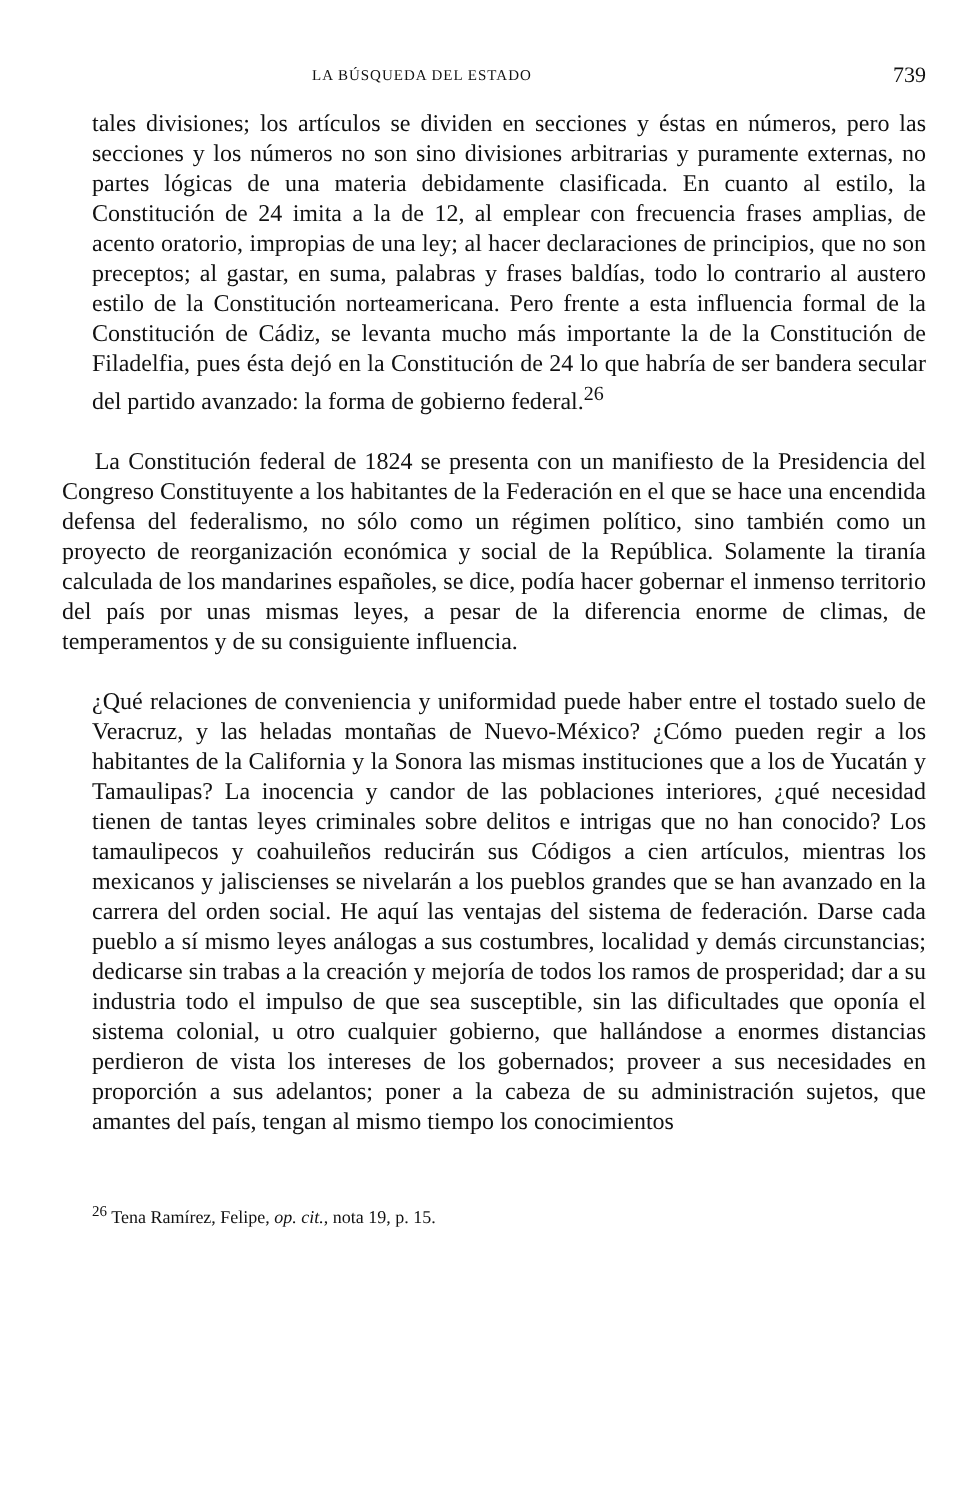LA BÚSQUEDA DEL ESTADO 739
tales divisiones; los artículos se dividen en secciones y éstas en números, pero las secciones y los números no son sino divisiones arbitrarias y puramente externas, no partes lógicas de una materia debidamente clasificada. En cuanto al estilo, la Constitución de 24 imita a la de 12, al emplear con frecuencia frases amplias, de acento oratorio, impropias de una ley; al hacer declaraciones de principios, que no son preceptos; al gastar, en suma, palabras y frases baldías, todo lo contrario al austero estilo de la Constitución norteamericana. Pero frente a esta influencia formal de la Constitución de Cádiz, se levanta mucho más importante la de la Constitución de Filadelfia, pues ésta dejó en la Constitución de 24 lo que habría de ser bandera secular del partido avanzado: la forma de gobierno federal.<sup>26</sup>
La Constitución federal de 1824 se presenta con un manifiesto de la Presidencia del Congreso Constituyente a los habitantes de la Federación en el que se hace una encendida defensa del federalismo, no sólo como un régimen político, sino también como un proyecto de reorganización económica y social de la República. Solamente la tiranía calculada de los mandarines españoles, se dice, podía hacer gobernar el inmenso territorio del país por unas mismas leyes, a pesar de la diferencia enorme de climas, de temperamentos y de su consiguiente influencia.
¿Qué relaciones de conveniencia y uniformidad puede haber entre el tostado suelo de Veracruz, y las heladas montañas de Nuevo-México? ¿Cómo pueden regir a los habitantes de la California y la Sonora las mismas instituciones que a los de Yucatán y Tamaulipas? La inocencia y candor de las poblaciones interiores, ¿qué necesidad tienen de tantas leyes criminales sobre delitos e intrigas que no han conocido? Los tamaulipecos y coahuileños reducirán sus Códigos a cien artículos, mientras los mexicanos y jaliscienses se nivelarán a los pueblos grandes que se han avanzado en la carrera del orden social. He aquí las ventajas del sistema de federación. Darse cada pueblo a sí mismo leyes análogas a sus costumbres, localidad y demás circunstancias; dedicarse sin trabas a la creación y mejoría de todos los ramos de prosperidad; dar a su industria todo el impulso de que sea susceptible, sin las dificultades que oponía el sistema colonial, u otro cualquier gobierno, que hallándose a enormes distancias perdieron de vista los intereses de los gobernados; proveer a sus necesidades en proporción a sus adelantos; poner a la cabeza de su administración sujetos, que amantes del país, tengan al mismo tiempo los conocimientos
<sup>26</sup> Tena Ramírez, Felipe, op. cit., nota 19, p. 15.